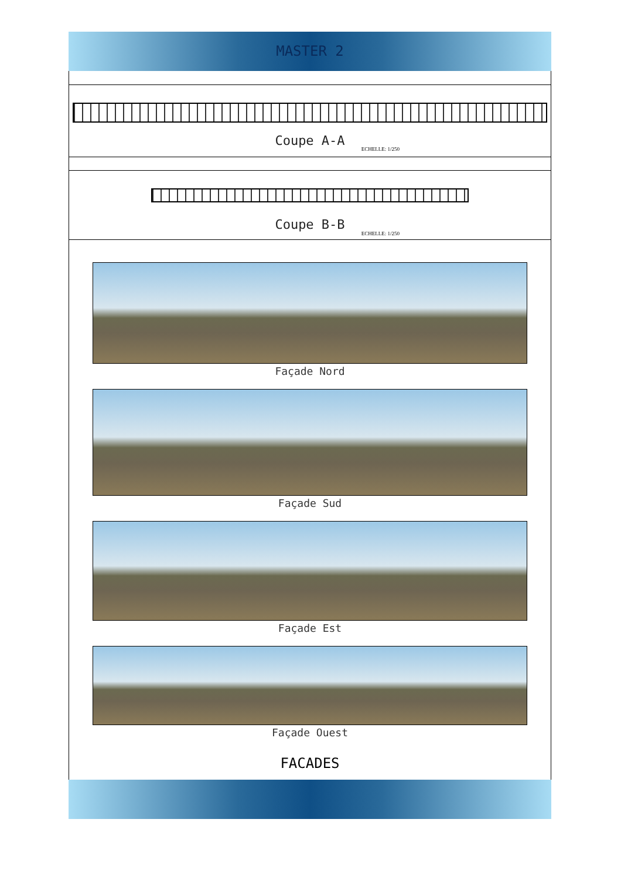MASTER 2
Coupe A-A
ECHELLE: 1/250
Coupe B-B
ECHELLE: 1/250
Façade Nord
Façade Sud
Façade Est
Façade Ouest
FACADES